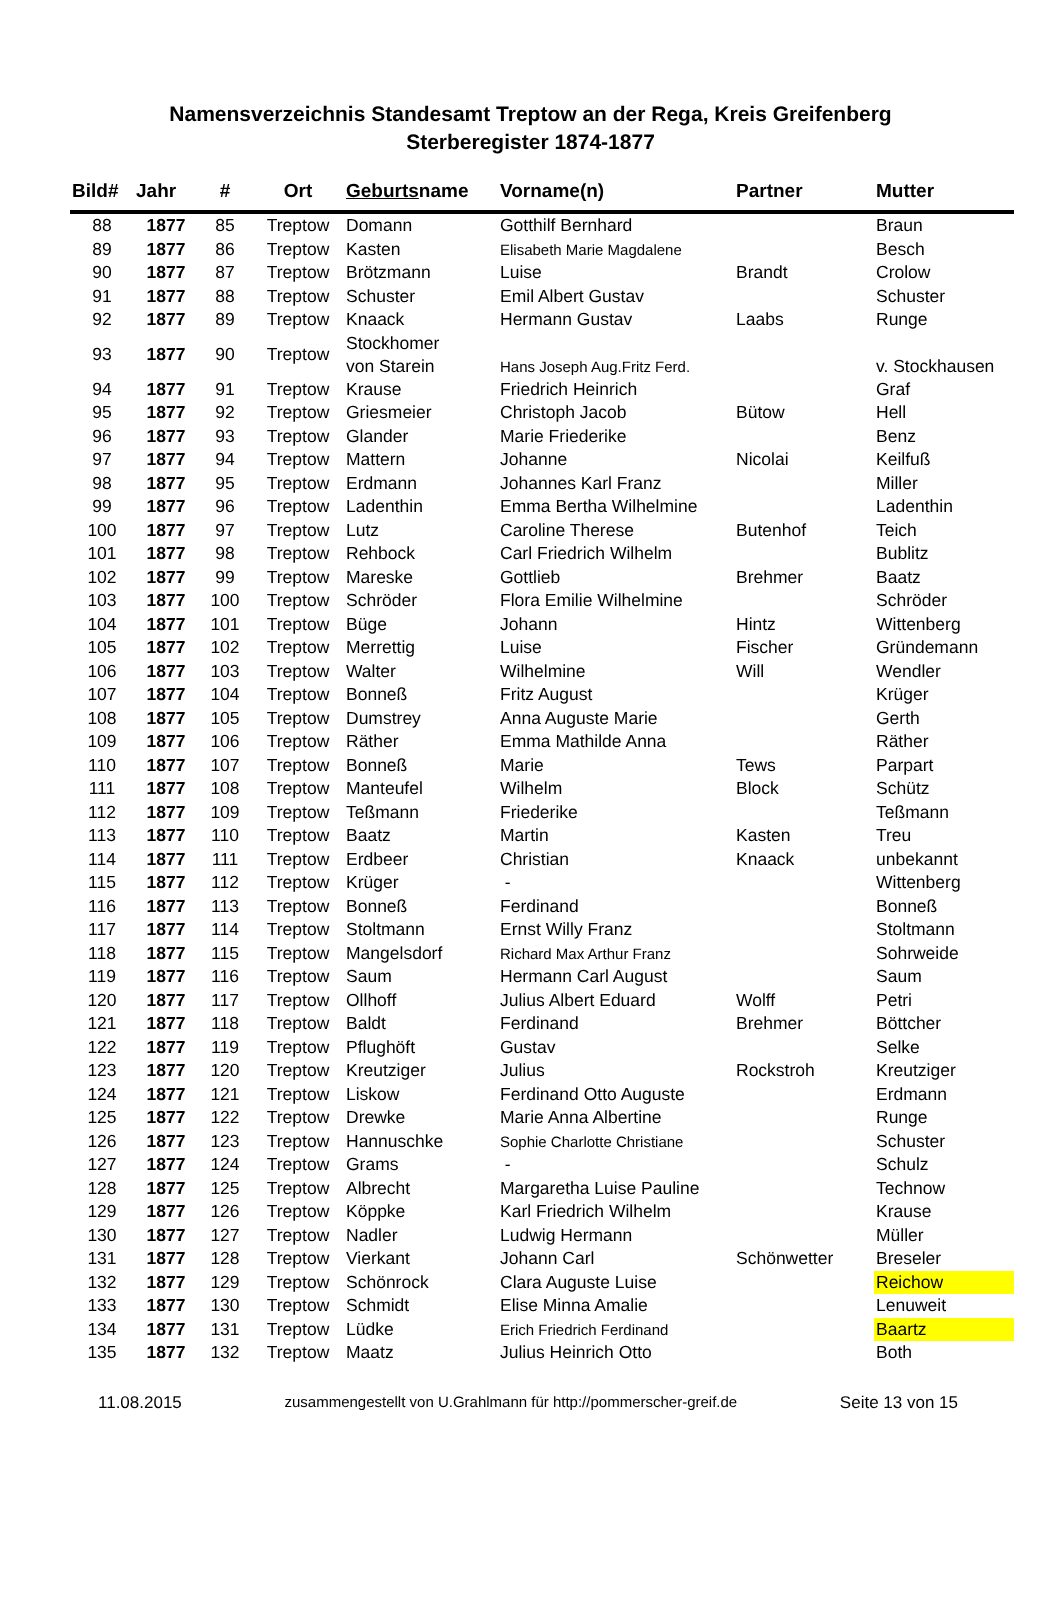Namensverzeichnis Standesamt Treptow an der Rega, Kreis Greifenberg
Sterberegister 1874-1877
| Bild# | Jahr | # | Ort | Geburts name | Vorname(n) | Partner | Mutter |
| --- | --- | --- | --- | --- | --- | --- | --- |
| 88 | 1877 | 85 | Treptow | Domann | Gotthilf Bernhard | | Braun |
| 89 | 1877 | 86 | Treptow | Kasten | Elisabeth Marie Magdalene | | Besch |
| 90 | 1877 | 87 | Treptow | Brötzmann | Luise | Brandt | Crolow |
| 91 | 1877 | 88 | Treptow | Schuster | Emil Albert Gustav | | Schuster |
| 92 | 1877 | 89 | Treptow | Knaack | Hermann Gustav | Laabs | Runge |
| 93 | 1877 | 90 | Treptow | Stockhomer von Starein | Hans Joseph Aug.Fritz Ferd. | | v. Stockhausen |
| 94 | 1877 | 91 | Treptow | Krause | Friedrich Heinrich | | Graf |
| 95 | 1877 | 92 | Treptow | Griesmeier | Christoph Jacob | Bütow | Hell |
| 96 | 1877 | 93 | Treptow | Glander | Marie Friederike | | Benz |
| 97 | 1877 | 94 | Treptow | Mattern | Johanne | Nicolai | Keilfuß |
| 98 | 1877 | 95 | Treptow | Erdmann | Johannes Karl Franz | | Miller |
| 99 | 1877 | 96 | Treptow | Ladenthin | Emma Bertha Wilhelmine | | Ladenthin |
| 100 | 1877 | 97 | Treptow | Lutz | Caroline Therese | Butenhof | Teich |
| 101 | 1877 | 98 | Treptow | Rehbock | Carl Friedrich Wilhelm | | Bublitz |
| 102 | 1877 | 99 | Treptow | Mareske | Gottlieb | Brehmer | Baatz |
| 103 | 1877 | 100 | Treptow | Schröder | Flora Emilie Wilhelmine | | Schröder |
| 104 | 1877 | 101 | Treptow | Büge | Johann | Hintz | Wittenberg |
| 105 | 1877 | 102 | Treptow | Merrettig | Luise | Fischer | Gründemann |
| 106 | 1877 | 103 | Treptow | Walter | Wilhelmine | Will | Wendler |
| 107 | 1877 | 104 | Treptow | Bonneß | Fritz August | | Krüger |
| 108 | 1877 | 105 | Treptow | Dumstrey | Anna Auguste Marie | | Gerth |
| 109 | 1877 | 106 | Treptow | Räther | Emma Mathilde Anna | | Räther |
| 110 | 1877 | 107 | Treptow | Bonneß | Marie | Tews | Parpart |
| 111 | 1877 | 108 | Treptow | Manteufel | Wilhelm | Block | Schütz |
| 112 | 1877 | 109 | Treptow | Teßmann | Friederike | | Teßmann |
| 113 | 1877 | 110 | Treptow | Baatz | Martin | Kasten | Treu |
| 114 | 1877 | 111 | Treptow | Erdbeer | Christian | Knaack | unbekannt |
| 115 | 1877 | 112 | Treptow | Krüger | - | | Wittenberg |
| 116 | 1877 | 113 | Treptow | Bonneß | Ferdinand | | Bonneß |
| 117 | 1877 | 114 | Treptow | Stoltmann | Ernst Willy Franz | | Stoltmann |
| 118 | 1877 | 115 | Treptow | Mangelsdorf | Richard Max Arthur Franz | | Sohrweide |
| 119 | 1877 | 116 | Treptow | Saum | Hermann Carl August | | Saum |
| 120 | 1877 | 117 | Treptow | Ollhoff | Julius Albert Eduard | Wolff | Petri |
| 121 | 1877 | 118 | Treptow | Baldt | Ferdinand | Brehmer | Böttcher |
| 122 | 1877 | 119 | Treptow | Pflughöft | Gustav | | Selke |
| 123 | 1877 | 120 | Treptow | Kreutziger | Julius | Rockstroh | Kreutziger |
| 124 | 1877 | 121 | Treptow | Liskow | Ferdinand Otto Auguste | | Erdmann |
| 125 | 1877 | 122 | Treptow | Drewke | Marie Anna Albertine | | Runge |
| 126 | 1877 | 123 | Treptow | Hannuschke | Sophie Charlotte Christiane | | Schuster |
| 127 | 1877 | 124 | Treptow | Grams | - | | Schulz |
| 128 | 1877 | 125 | Treptow | Albrecht | Margaretha Luise Pauline | | Technow |
| 129 | 1877 | 126 | Treptow | Köppke | Karl Friedrich Wilhelm | | Krause |
| 130 | 1877 | 127 | Treptow | Nadler | Ludwig Hermann | | Müller |
| 131 | 1877 | 128 | Treptow | Vierkant | Johann Carl | Schönwetter | Breseler |
| 132 | 1877 | 129 | Treptow | Schönrock | Clara Auguste Luise | | Reichow |
| 133 | 1877 | 130 | Treptow | Schmidt | Elise Minna Amalie | | Lenuweit |
| 134 | 1877 | 131 | Treptow | Lüdke | Erich Friedrich Ferdinand | | Baartz |
| 135 | 1877 | 132 | Treptow | Maatz | Julius Heinrich Otto | | Both |
11.08.2015 zusammengestellt von U.Grahlmann für http://pommerscher-greif.de Seite 13 von 15